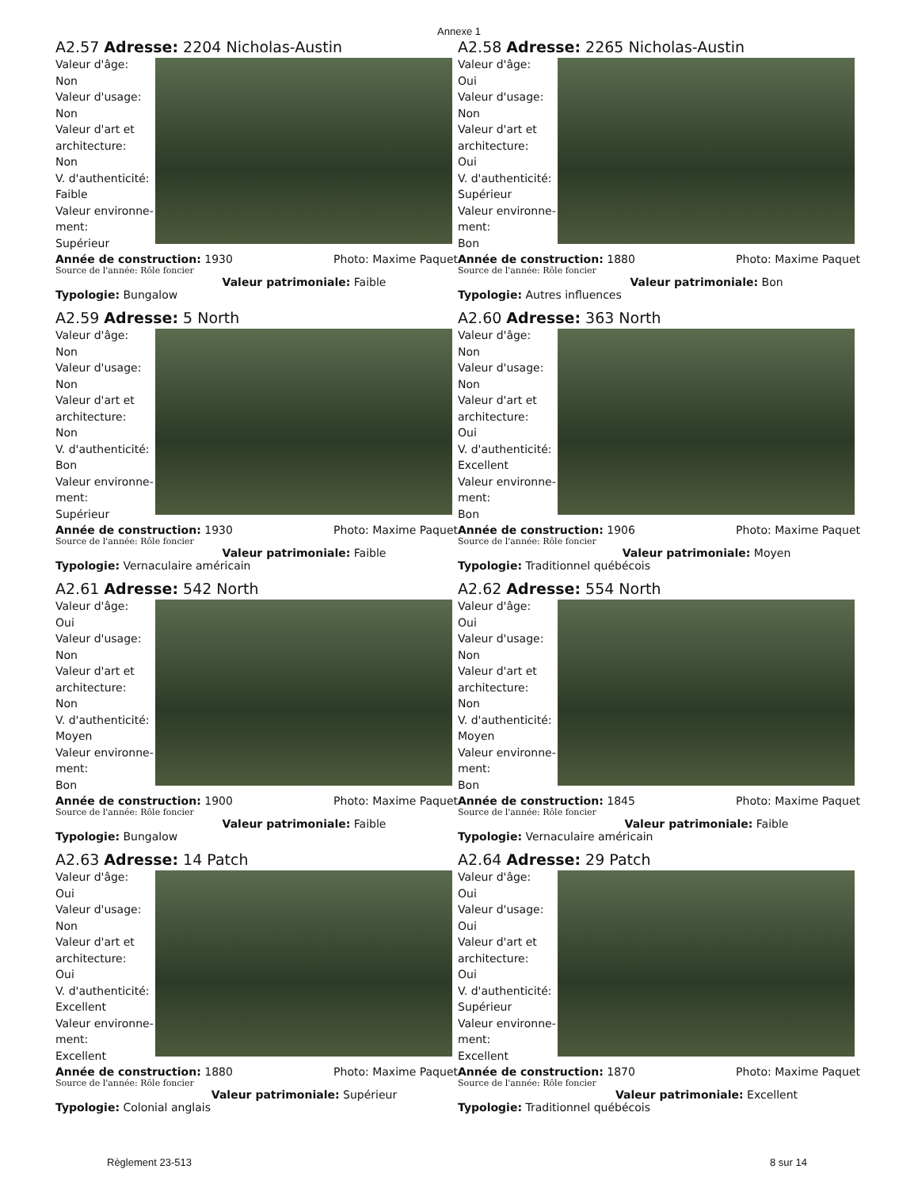Annexe 1
A2.57 Adresse: 2204 Nicholas-Austin
Valeur d'âge:
Non
Valeur d'usage:
Non
Valeur d'art et architecture:
Non
V. d'authenticité:
Faible
Valeur environne-ment:
Supérieur
Année de construction: 1930 Photo: Maxime Paquet
Source de l'année: Rôle foncier
Valeur patrimoniale: Faible
Typologie: Bungalow
A2.58 Adresse: 2265 Nicholas-Austin
Valeur d'âge:
Oui
Valeur d'usage:
Non
Valeur d'art et architecture:
Oui
V. d'authenticité:
Supérieur
Valeur environne-ment:
Bon
Année de construction: 1880 Photo: Maxime Paquet
Source de l'année: Rôle foncier
Valeur patrimoniale: Bon
Typologie: Autres influences
A2.59 Adresse: 5 North
Valeur d'âge:
Non
Valeur d'usage:
Non
Valeur d'art et architecture:
Non
V. d'authenticité:
Bon
Valeur environne-ment:
Supérieur
Année de construction: 1930 Photo: Maxime Paquet
Source de l'année: Rôle foncier
Valeur patrimoniale: Faible
Typologie: Vernaculaire américain
A2.60 Adresse: 363 North
Valeur d'âge:
Non
Valeur d'usage:
Non
Valeur d'art et architecture:
Oui
V. d'authenticité:
Excellent
Valeur environne-ment:
Bon
Année de construction: 1906 Photo: Maxime Paquet
Source de l'année: Rôle foncier
Valeur patrimoniale: Moyen
Typologie: Traditionnel québécois
A2.61 Adresse: 542 North
Valeur d'âge:
Oui
Valeur d'usage:
Non
Valeur d'art et architecture:
Non
V. d'authenticité:
Moyen
Valeur environne-ment:
Bon
Année de construction: 1900 Photo: Maxime Paquet
Source de l'année: Rôle foncier
Valeur patrimoniale: Faible
Typologie: Bungalow
A2.62 Adresse: 554 North
Valeur d'âge:
Oui
Valeur d'usage:
Non
Valeur d'art et architecture:
Non
V. d'authenticité:
Moyen
Valeur environne-ment:
Bon
Année de construction: 1845 Photo: Maxime Paquet
Source de l'année: Rôle foncier
Valeur patrimoniale: Faible
Typologie: Vernaculaire américain
A2.63 Adresse: 14 Patch
Valeur d'âge:
Oui
Valeur d'usage:
Non
Valeur d'art et architecture:
Oui
V. d'authenticité:
Excellent
Valeur environne-ment:
Excellent
Année de construction: 1880 Photo: Maxime Paquet
Source de l'année: Rôle foncier
Valeur patrimoniale: Supérieur
Typologie: Colonial anglais
A2.64 Adresse: 29 Patch
Valeur d'âge:
Oui
Valeur d'usage:
Oui
Valeur d'art et architecture:
Oui
V. d'authenticité:
Supérieur
Valeur environne-ment:
Excellent
Année de construction: 1870 Photo: Maxime Paquet
Source de l'année: Rôle foncier
Valeur patrimoniale: Excellent
Typologie: Traditionnel québécois
Règlement 23-513 8 sur 14